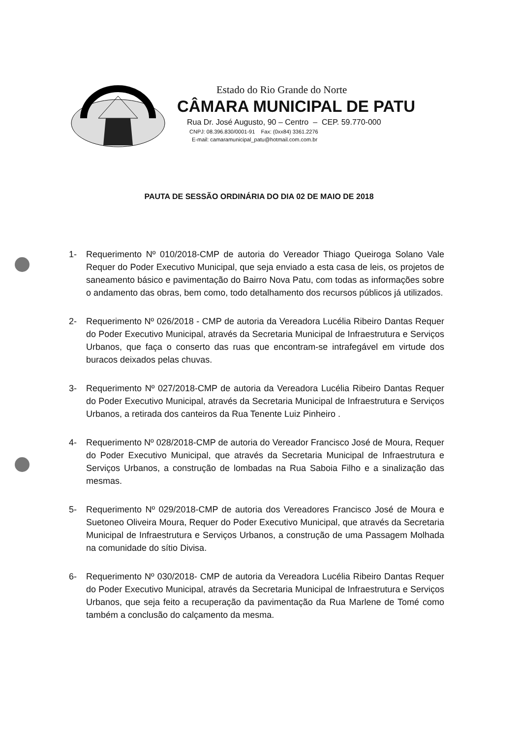Estado do Rio Grande do Norte
CÂMARA MUNICIPAL DE PATU
Rua Dr. José Augusto, 90 – Centro – CEP. 59.770-000
CNPJ: 08.396.830/0001-91 Fax: (0xx84) 3361.2276
E-mail: camaramunicipal_patu@hotmail.com.com.br
PAUTA DE SESSÃO ORDINÁRIA DO DIA 02 DE MAIO DE 2018
1- Requerimento Nº 010/2018-CMP de autoria do Vereador Thiago Queiroga Solano Vale Requer do Poder Executivo Municipal, que seja enviado a esta casa de leis, os projetos de saneamento básico e pavimentação do Bairro Nova Patu, com todas as informações sobre o andamento das obras, bem como, todo detalhamento dos recursos públicos já utilizados.
2- Requerimento Nº 026/2018 - CMP de autoria da Vereadora Lucélia Ribeiro Dantas Requer do Poder Executivo Municipal, através da Secretaria Municipal de Infraestrutura e Serviços Urbanos, que faça o conserto das ruas que encontram-se intrafegável em virtude dos buracos deixados pelas chuvas.
3- Requerimento Nº 027/2018-CMP de autoria da Vereadora Lucélia Ribeiro Dantas Requer do Poder Executivo Municipal, através da Secretaria Municipal de Infraestrutura e Serviços Urbanos, a retirada dos canteiros da Rua Tenente Luiz Pinheiro .
4- Requerimento Nº 028/2018-CMP de autoria do Vereador Francisco José de Moura, Requer do Poder Executivo Municipal, que através da Secretaria Municipal de Infraestrutura e Serviços Urbanos, a construção de lombadas na Rua Saboia Filho e a sinalização das mesmas.
5- Requerimento Nº 029/2018-CMP de autoria dos Vereadores Francisco José de Moura e Suetoneo Oliveira Moura, Requer do Poder Executivo Municipal, que através da Secretaria Municipal de Infraestrutura e Serviços Urbanos, a construção de uma Passagem Molhada na comunidade do sítio Divisa.
6- Requerimento Nº 030/2018- CMP de autoria da Vereadora Lucélia Ribeiro Dantas Requer do Poder Executivo Municipal, através da Secretaria Municipal de Infraestrutura e Serviços Urbanos, que seja feito a recuperação da pavimentação da Rua Marlene de Tomé como também a conclusão do calçamento da mesma.